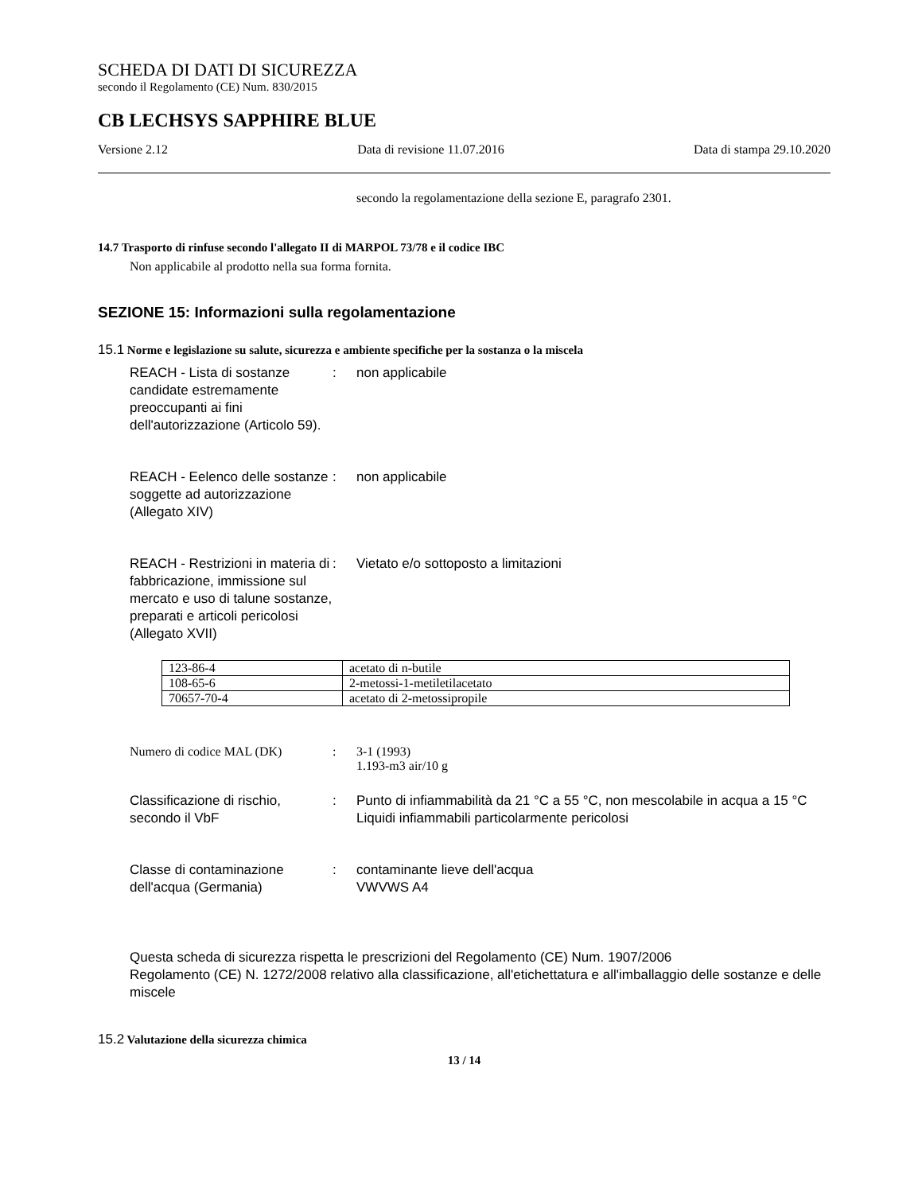SCHEDA DI DATI DI SICUREZZA
secondo il Regolamento (CE) Num. 830/2015
CB LECHSYS SAPPHIRE BLUE
Versione 2.12 Data di revisione 11.07.2016 Data di stampa 29.10.2020
secondo la regolamentazione della sezione E, paragrafo 2301.
14.7 Trasporto di rinfuse secondo l'allegato II di MARPOL 73/78 e il codice IBC
Non applicabile al prodotto nella sua forma fornita.
SEZIONE 15: Informazioni sulla regolamentazione
15.1 Norme e legislazione su salute, sicurezza e ambiente specifiche per la sostanza o la miscela
REACH - Lista di sostanze candidate estremamente preoccupanti ai fini dell'autorizzazione (Articolo 59).
: non applicabile
REACH - Eelenco delle sostanze soggette ad autorizzazione (Allegato XIV)
: non applicabile
REACH - Restrizioni in materia di fabbricazione, immissione sul mercato e uso di talune sostanze, preparati e articoli pericolosi (Allegato XVII)
: Vietato e/o sottoposto a limitazioni
| 123-86-4 | acetato di n-butile |
| 108-65-6 | 2-metossi-1-metiletilacetato |
| 70657-70-4 | acetato di 2-metossipropile |
Numero di codice MAL (DK) : 3-1 (1993)
1.193-m3 air/10 g
Classificazione di rischio, secondo il VbF
: Punto di infiammabilità da 21 °C a 55 °C, non mescolabile in acqua a 15 °C
Liquidi infiammabili particolarmente pericolosi
Classe di contaminazione dell'acqua (Germania)
: contaminante lieve dell'acqua
VWVWS A4
Questa scheda di sicurezza rispetta le prescrizioni del Regolamento (CE) Num. 1907/2006
Regolamento (CE) N. 1272/2008 relativo alla classificazione, all'etichettatura e all'imballaggio delle sostanze e delle miscele
15.2 Valutazione della sicurezza chimica
13 / 14